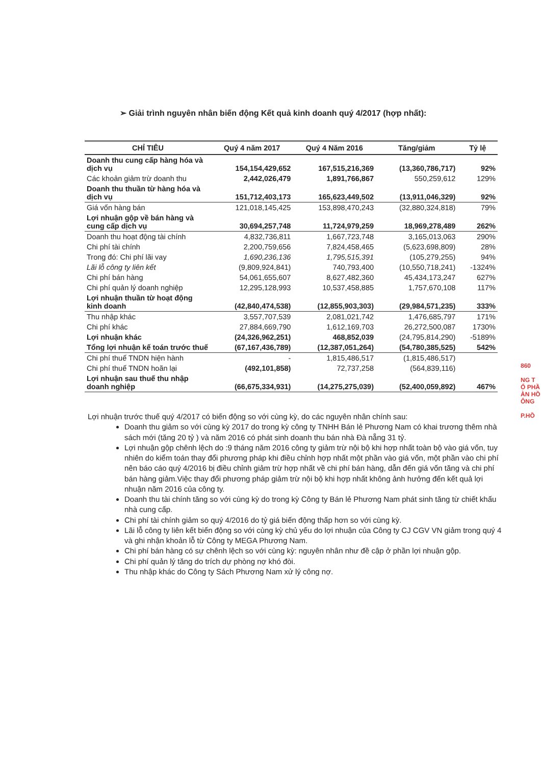➢ Giải trình nguyên nhân biến động Kết quả kinh doanh quý 4/2017 (hợp nhất):
| CHỈ TIÊU | Quý 4 năm 2017 | Quý 4 Năm 2016 | Tăng/giảm | Tỷ lệ |
| --- | --- | --- | --- | --- |
| Doanh thu cung cấp hàng hóa và dịch vụ | 154,154,429,652 | 167,515,216,369 | (13,360,786,717) | 92% |
| Các khoản giảm trừ doanh thu | 2,442,026,479 | 1,891,766,867 | 550,259,612 | 129% |
| Doanh thu thuần từ hàng hóa và dịch vụ | 151,712,403,173 | 165,623,449,502 | (13,911,046,329) | 92% |
| Giá vốn hàng bán | 121,018,145,425 | 153,898,470,243 | (32,880,324,818) | 79% |
| Lợi nhuận gộp về bán hàng và cung cấp dịch vụ | 30,694,257,748 | 11,724,979,259 | 18,969,278,489 | 262% |
| Doanh thu hoạt động tài chính | 4,832,736,811 | 1,667,723,748 | 3,165,013,063 | 290% |
| Chi phí tài chính | 2,200,759,656 | 7,824,458,465 | (5,623,698,809) | 28% |
| Trong đó: Chi phí lãi vay | 1,690,236,136 | 1,795,515,391 | (105,279,255) | 94% |
| Lãi lỗ công ty liên kết | (9,809,924,841) | 740,793,400 | (10,550,718,241) | -1324% |
| Chi phí bán hàng | 54,061,655,607 | 8,627,482,360 | 45,434,173,247 | 627% |
| Chi phí quản lý doanh nghiệp | 12,295,128,993 | 10,537,458,885 | 1,757,670,108 | 117% |
| Lợi nhuận thuần từ hoạt động kinh doanh | (42,840,474,538) | (12,855,903,303) | (29,984,571,235) | 333% |
| Thu nhập khác | 3,557,707,539 | 2,081,021,742 | 1,476,685,797 | 171% |
| Chi phí khác | 27,884,669,790 | 1,612,169,703 | 26,272,500,087 | 1730% |
| Lợi nhuận khác | (24,326,962,251) | 468,852,039 | (24,795,814,290) | -5189% |
| Tổng lợi nhuận kế toán trước thuế | (67,167,436,789) | (12,387,051,264) | (54,780,385,525) | 542% |
| Chi phí thuế TNDN hiện hành | - | 1,815,486,517 | (1,815,486,517) | |
| Chi phí thuế TNDN hoãn lại | (492,101,858) | 72,737,258 | (564,839,116) | |
| Lợi nhuận sau thuế thu nhập doanh nghiệp | (66,675,334,931) | (14,275,275,039) | (52,400,059,892) | 467% |
Lợi nhuận trước thuế quý 4/2017 có biến động so với cùng kỳ, do các nguyên nhân chính sau:
Doanh thu giảm so với cùng kỳ 2017 do trong kỳ công ty TNHH Bán lẻ Phương Nam có khai trương thêm nhà sách mới (tăng 20 tỷ ) và năm 2016 có phát sinh doanh thu bán nhà Đà nẵng 31 tỷ.
Lợi nhuận gộp chênh lệch do :9 tháng năm 2016 công ty giảm trừ nội bộ khi hợp nhất toàn bộ vào giá vốn, tuy nhiên do kiểm toán thay đổi phương pháp khi điều chỉnh hợp nhất một phần vào giá vốn, một phần vào chi phí nên báo cáo quý 4/2016 bị điều chỉnh giảm trừ hợp nhất về chi phí bán hàng, dẫn đến giá vốn tăng và chi phí bán hàng giảm.Việc thay đổi phương pháp giảm trừ nội bộ khi hợp nhất không ảnh hưởng đến kết quả lợi nhuận năm 2016 của công ty.
Doanh thu tài chính tăng so với cùng kỳ do trong kỳ Công ty Bán lẻ Phương Nam phát sinh tăng từ chiết khấu nhà cung cấp.
Chi phí tài chính giảm so quý 4/2016 do tỷ giá biến động thấp hơn so với cùng kỳ.
Lãi lỗ công ty liên kết biến động so với cùng kỳ chủ yếu do lợi nhuận của Công ty CJ CGV VN giảm trong quý 4 và ghi nhận khoản lỗ từ Công ty MEGA Phương Nam.
Chi phí bán hàng có sự chênh lệch so với cùng kỳ: nguyên nhân như đề cập ở phần lợi nhuận gộp.
Chi phí quản lý tăng do trích dự phòng nợ khó đòi.
Thu nhập khác do Công ty Sách Phương Nam xử lý công nợ.
860
NG T
Ổ PHẦ
ÀN HỒ
ÔNG
P.HỒ